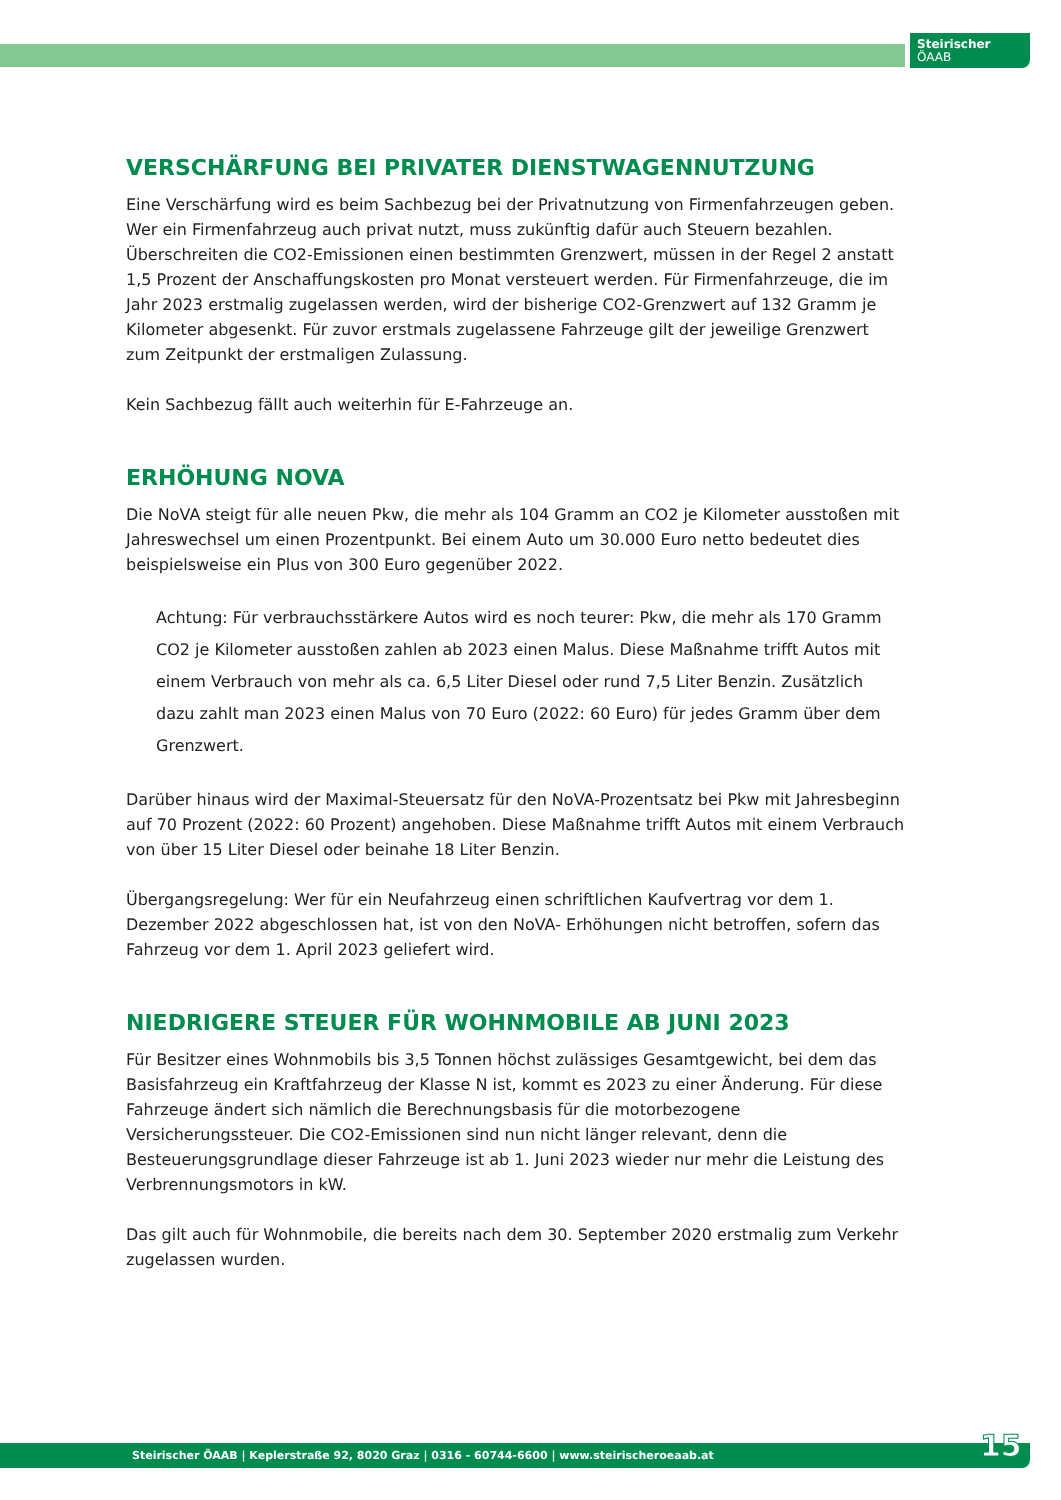Steirischer
ÖAAB
VERSCHÄRFUNG BEI PRIVATER DIENSTWAGENNUTZUNG
Eine Verschärfung wird es beim Sachbezug bei der Privatnutzung von Firmenfahrzeugen geben. Wer ein Firmenfahrzeug auch privat nutzt, muss zukünftig dafür auch Steuern bezahlen. Überschreiten die CO2-Emissionen einen bestimmten Grenzwert, müssen in der Regel 2 anstatt 1,5 Prozent der Anschaffungskosten pro Monat versteuert werden. Für Firmenfahrzeuge, die im Jahr 2023 erstmalig zugelassen werden, wird der bisherige CO2-Grenzwert auf 132 Gramm je Kilometer abgesenkt. Für zuvor erstmals zugelassene Fahrzeuge gilt der jeweilige Grenzwert zum Zeitpunkt der erstmaligen Zulassung.
Kein Sachbezug fällt auch weiterhin für E-Fahrzeuge an.
ERHÖHUNG NOVA
Die NoVA steigt für alle neuen Pkw, die mehr als 104 Gramm an CO2 je Kilometer ausstoßen mit Jahreswechsel um einen Prozentpunkt. Bei einem Auto um 30.000 Euro netto bedeutet dies beispielsweise ein Plus von 300 Euro gegenüber 2022.
Achtung: Für verbrauchsstärkere Autos wird es noch teurer: Pkw, die mehr als 170 Gramm CO2 je Kilometer ausstoßen zahlen ab 2023 einen Malus. Diese Maßnahme trifft Autos mit einem Verbrauch von mehr als ca. 6,5 Liter Diesel oder rund 7,5 Liter Benzin. Zusätzlich dazu zahlt man 2023 einen Malus von 70 Euro (2022: 60 Euro) für jedes Gramm über dem Grenzwert.
Darüber hinaus wird der Maximal-Steuersatz für den NoVA-Prozentsatz bei Pkw mit Jahresbeginn auf 70 Prozent (2022: 60 Prozent) angehoben. Diese Maßnahme trifft Autos mit einem Verbrauch von über 15 Liter Diesel oder beinahe 18 Liter Benzin.
Übergangsregelung: Wer für ein Neufahrzeug einen schriftlichen Kaufvertrag vor dem 1. Dezember 2022 abgeschlossen hat, ist von den NoVA- Erhöhungen nicht betroffen, sofern das Fahrzeug vor dem 1. April 2023 geliefert wird.
NIEDRIGERE STEUER FÜR WOHNMOBILE AB JUNI 2023
Für Besitzer eines Wohnmobils bis 3,5 Tonnen höchst zulässiges Gesamtgewicht, bei dem das Basisfahrzeug ein Kraftfahrzeug der Klasse N ist, kommt es 2023 zu einer Änderung. Für diese Fahrzeuge ändert sich nämlich die Berechnungsbasis für die motorbezogene Versicherungssteuer. Die CO2-Emissionen sind nun nicht länger relevant, denn die Besteuerungsgrundlage dieser Fahrzeuge ist ab 1. Juni 2023 wieder nur mehr die Leistung des Verbrennungsmotors in kW.
Das gilt auch für Wohnmobile, die bereits nach dem 30. September 2020 erstmalig zum Verkehr zugelassen wurden.
Steirischer ÖAAB | Keplerstraße 92, 8020 Graz | 0316 - 60744-6600 | www.steirischeroeaab.at 15